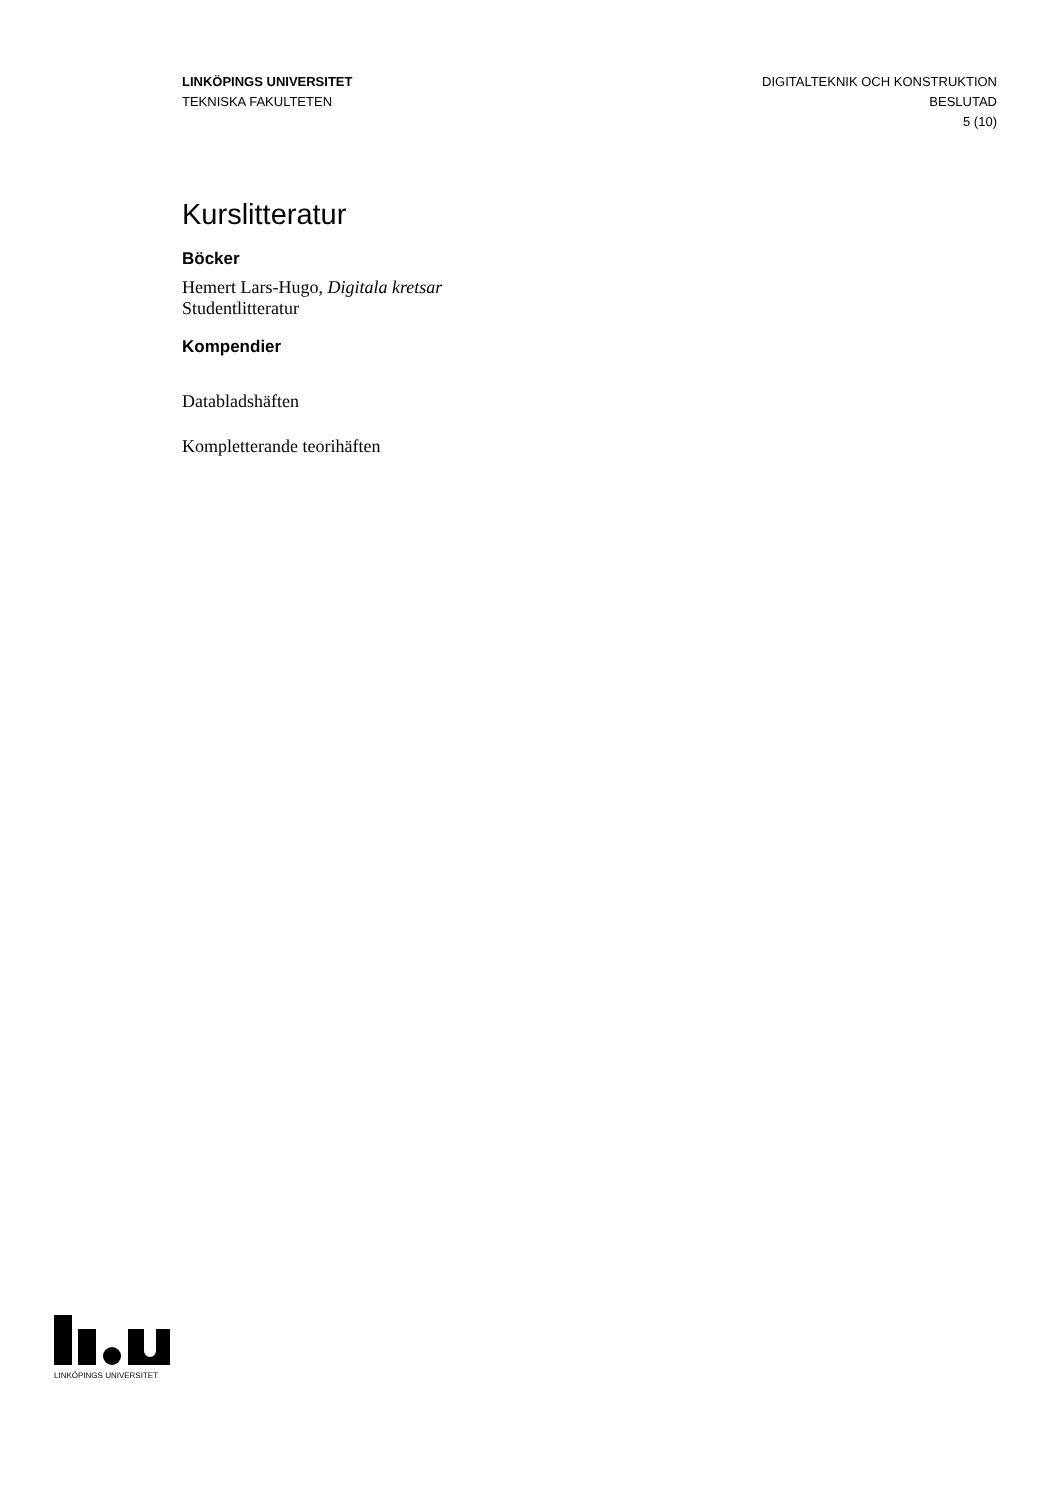LINKÖPINGS UNIVERSITET
TEKNISKA FAKULTETEN
DIGITALTEKNIK OCH KONSTRUKTION
BESLUTAD
5 (10)
Kurslitteratur
Böcker
Hemert Lars-Hugo, Digitala kretsar
Studentlitteratur
Kompendier
Databladshäften
Kompletterande teorihäften
LINKÖPINGS UNIVERSITET